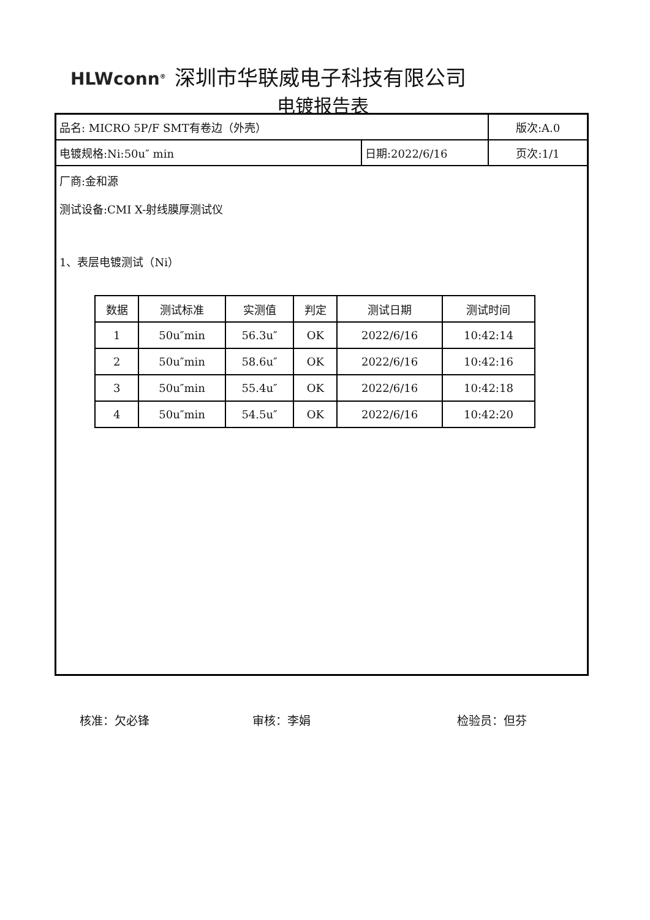HLWconn<sup>®</sup> 深圳市华联威电子科技有限公司
电镀报告表
| 品名: MICRO 5P/F SMT有卷边（外壳） | | 版次:A.0 |
| 电镀规格:Ni:50u″ min | 日期:2022/6/16 | 页次:1/1 |
厂商:金和源
测试设备:CMI X-射线膜厚测试仪
1、表层电镀测试（Ni）
| 数据 | 测试标准 | 实测值 | 判定 | 测试日期 | 测试时间 |
| --- | --- | --- | --- | --- | --- |
| 1 | 50u″min | 56.3u″ | OK | 2022/6/16 | 10:42:14 |
| 2 | 50u″min | 58.6u″ | OK | 2022/6/16 | 10:42:16 |
| 3 | 50u″min | 55.4u″ | OK | 2022/6/16 | 10:42:18 |
| 4 | 50u″min | 54.5u″ | OK | 2022/6/16 | 10:42:20 |
核准：欠必锋 审核：李娟 检验员：但芬